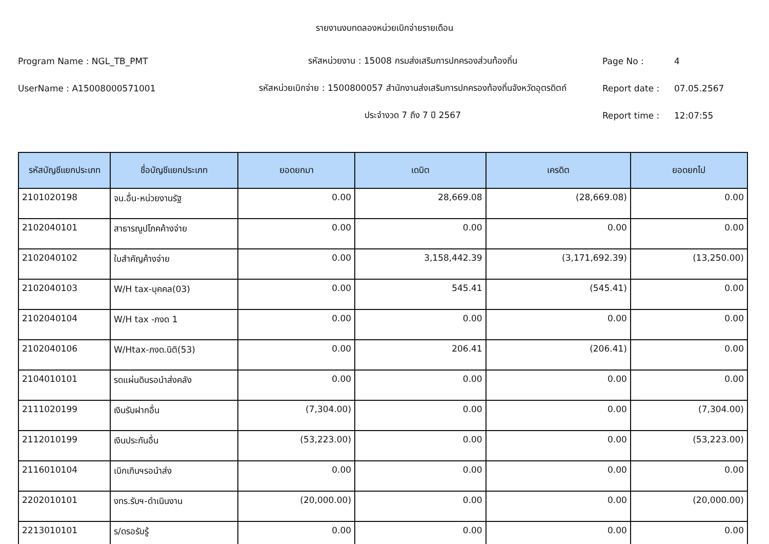รายงานงบทดลองหน่วยเบิกจ่ายรายเดือน
Program Name : NGL_TB_PMT รหัสหน่วยงาน : 15008 กรมส่งเสริมการปกครองส่วนท้องถิ่น Page No : 4
UserName : A15008000571001
รหัสหน่วยเบิกจ่าย : 1500800057 สำนักงานส่งเสริมการปกครองท้องถิ่นจังหวัดอุตรดิตถ์
Report date : 07.05.2567
ประจำงวด 7 ถึง 7 ปี 2567 Report time : 12:07:55
| รหัสบัญชีแยกประเภท | ชื่อบัญชีแยกประเภท | ยอดยกมา | เดบิต | เครดิต | ยอดยกไป |
| --- | --- | --- | --- | --- | --- |
| 2101020198 | จน.อื่น-หน่วยงานรัฐ | 0.00 | 28,669.08 | (28,669.08) | 0.00 |
| 2102040101 | สาธารณูปโภคค้างจ่าย | 0.00 | 0.00 | 0.00 | 0.00 |
| 2102040102 | ใบสำคัญค้างจ่าย | 0.00 | 3,158,442.39 | (3,171,692.39) | (13,250.00) |
| 2102040103 | W/H tax-บุคคล(03) | 0.00 | 545.41 | (545.41) | 0.00 |
| 2102040104 | W/H tax -ภงด 1 | 0.00 | 0.00 | 0.00 | 0.00 |
| 2102040106 | W/Htax-ภงด.นิติ(53) | 0.00 | 206.41 | (206.41) | 0.00 |
| 2104010101 | รดแผ่นดินรอนำส่งคลัง | 0.00 | 0.00 | 0.00 | 0.00 |
| 2111020199 | เงินรับฝากอื่น | (7,304.00) | 0.00 | 0.00 | (7,304.00) |
| 2112010199 | เงินประกันอื่น | (53,223.00) | 0.00 | 0.00 | (53,223.00) |
| 2116010104 | เบิกเกินฯรอนำส่ง | 0.00 | 0.00 | 0.00 | 0.00 |
| 2202010101 | งทร.รับฯ-ดำเนินงาน | (20,000.00) | 0.00 | 0.00 | (20,000.00) |
| 2213010101 | ร/ดรอรับรู้ | 0.00 | 0.00 | 0.00 | 0.00 |